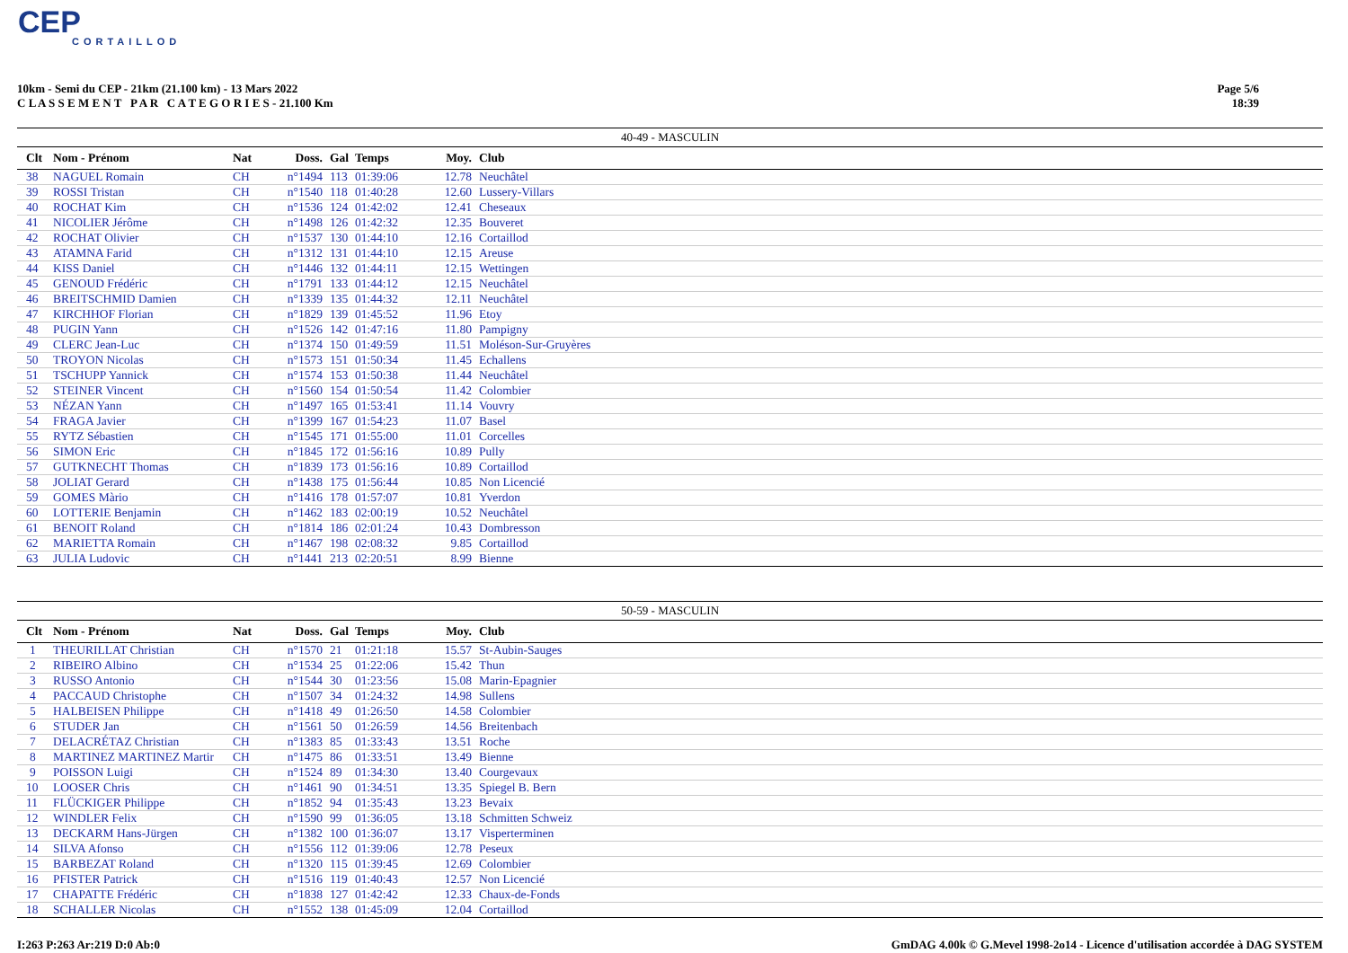CEP
CORTAILLOD
10km - Semi du CEP - 21km (21.100 km) - 13 Mars 2022
C L A S S E M E N T P A R C A T E G O R I E S - 21.100 Km
Page 5/6
18:39
40-49 - MASCULIN
| Clt | Nom - Prénom | Nat | Doss. | Gal | Temps | Moy. | Club |
| --- | --- | --- | --- | --- | --- | --- | --- |
| 38 | NAGUEL Romain | CH | n°1494 | 113 | 01:39:06 | 12.78 | Neuchâtel |
| 39 | ROSSI Tristan | CH | n°1540 | 118 | 01:40:28 | 12.60 | Lussery-Villars |
| 40 | ROCHAT Kim | CH | n°1536 | 124 | 01:42:02 | 12.41 | Cheseaux |
| 41 | NICOLIER Jérôme | CH | n°1498 | 126 | 01:42:32 | 12.35 | Bouveret |
| 42 | ROCHAT Olivier | CH | n°1537 | 130 | 01:44:10 | 12.16 | Cortaillod |
| 43 | ATAMNA Farid | CH | n°1312 | 131 | 01:44:10 | 12.15 | Areuse |
| 44 | KISS Daniel | CH | n°1446 | 132 | 01:44:11 | 12.15 | Wettingen |
| 45 | GENOUD Frédéric | CH | n°1791 | 133 | 01:44:12 | 12.15 | Neuchâtel |
| 46 | BREITSCHMID Damien | CH | n°1339 | 135 | 01:44:32 | 12.11 | Neuchâtel |
| 47 | KIRCHHOF Florian | CH | n°1829 | 139 | 01:45:52 | 11.96 | Etoy |
| 48 | PUGIN Yann | CH | n°1526 | 142 | 01:47:16 | 11.80 | Pampigny |
| 49 | CLERC Jean-Luc | CH | n°1374 | 150 | 01:49:59 | 11.51 | Moléson-Sur-Gruyères |
| 50 | TROYON Nicolas | CH | n°1573 | 151 | 01:50:34 | 11.45 | Echallens |
| 51 | TSCHUPP Yannick | CH | n°1574 | 153 | 01:50:38 | 11.44 | Neuchâtel |
| 52 | STEINER Vincent | CH | n°1560 | 154 | 01:50:54 | 11.42 | Colombier |
| 53 | NÉZAN Yann | CH | n°1497 | 165 | 01:53:41 | 11.14 | Vouvry |
| 54 | FRAGA Javier | CH | n°1399 | 167 | 01:54:23 | 11.07 | Basel |
| 55 | RYTZ Sébastien | CH | n°1545 | 171 | 01:55:00 | 11.01 | Corcelles |
| 56 | SIMON Eric | CH | n°1845 | 172 | 01:56:16 | 10.89 | Pully |
| 57 | GUTKNECHT Thomas | CH | n°1839 | 173 | 01:56:16 | 10.89 | Cortaillod |
| 58 | JOLIAT Gerard | CH | n°1438 | 175 | 01:56:44 | 10.85 | Non Licencié |
| 59 | GOMES Màrio | CH | n°1416 | 178 | 01:57:07 | 10.81 | Yverdon |
| 60 | LOTTERIE Benjamin | CH | n°1462 | 183 | 02:00:19 | 10.52 | Neuchâtel |
| 61 | BENOIT Roland | CH | n°1814 | 186 | 02:01:24 | 10.43 | Dombresson |
| 62 | MARIETTA Romain | CH | n°1467 | 198 | 02:08:32 | 9.85 | Cortaillod |
| 63 | JULIA Ludovic | CH | n°1441 | 213 | 02:20:51 | 8.99 | Bienne |
50-59 - MASCULIN
| Clt | Nom - Prénom | Nat | Doss. | Gal | Temps | Moy. | Club |
| --- | --- | --- | --- | --- | --- | --- | --- |
| 1 | THEURILLAT Christian | CH | n°1570 | 21 | 01:21:18 | 15.57 | St-Aubin-Sauges |
| 2 | RIBEIRO Albino | CH | n°1534 | 25 | 01:22:06 | 15.42 | Thun |
| 3 | RUSSO Antonio | CH | n°1544 | 30 | 01:23:56 | 15.08 | Marin-Epagnier |
| 4 | PACCAUD Christophe | CH | n°1507 | 34 | 01:24:32 | 14.98 | Sullens |
| 5 | HALBEISEN Philippe | CH | n°1418 | 49 | 01:26:50 | 14.58 | Colombier |
| 6 | STUDER Jan | CH | n°1561 | 50 | 01:26:59 | 14.56 | Breitenbach |
| 7 | DELACRÉTAZ Christian | CH | n°1383 | 85 | 01:33:43 | 13.51 | Roche |
| 8 | MARTINEZ MARTINEZ Martir | CH | n°1475 | 86 | 01:33:51 | 13.49 | Bienne |
| 9 | POISSON Luigi | CH | n°1524 | 89 | 01:34:30 | 13.40 | Courgevaux |
| 10 | LOOSER Chris | CH | n°1461 | 90 | 01:34:51 | 13.35 | Spiegel B. Bern |
| 11 | FLÜCKIGER Philippe | CH | n°1852 | 94 | 01:35:43 | 13.23 | Bevaix |
| 12 | WINDLER Felix | CH | n°1590 | 99 | 01:36:05 | 13.18 | Schmitten Schweiz |
| 13 | DECKARM Hans-Jürgen | CH | n°1382 | 100 | 01:36:07 | 13.17 | Visperterminen |
| 14 | SILVA Afonso | CH | n°1556 | 112 | 01:39:06 | 12.78 | Peseux |
| 15 | BARBEZAT Roland | CH | n°1320 | 115 | 01:39:45 | 12.69 | Colombier |
| 16 | PFISTER Patrick | CH | n°1516 | 119 | 01:40:43 | 12.57 | Non Licencié |
| 17 | CHAPATTE Frédéric | CH | n°1838 | 127 | 01:42:42 | 12.33 | Chaux-de-Fonds |
| 18 | SCHALLER Nicolas | CH | n°1552 | 138 | 01:45:09 | 12.04 | Cortaillod |
I:263 P:263 Ar:219 D:0 Ab:0 GmDAG 4.00k © G.Mevel 1998-2o14 - Licence d'utilisation accordée à DAG SYSTEM